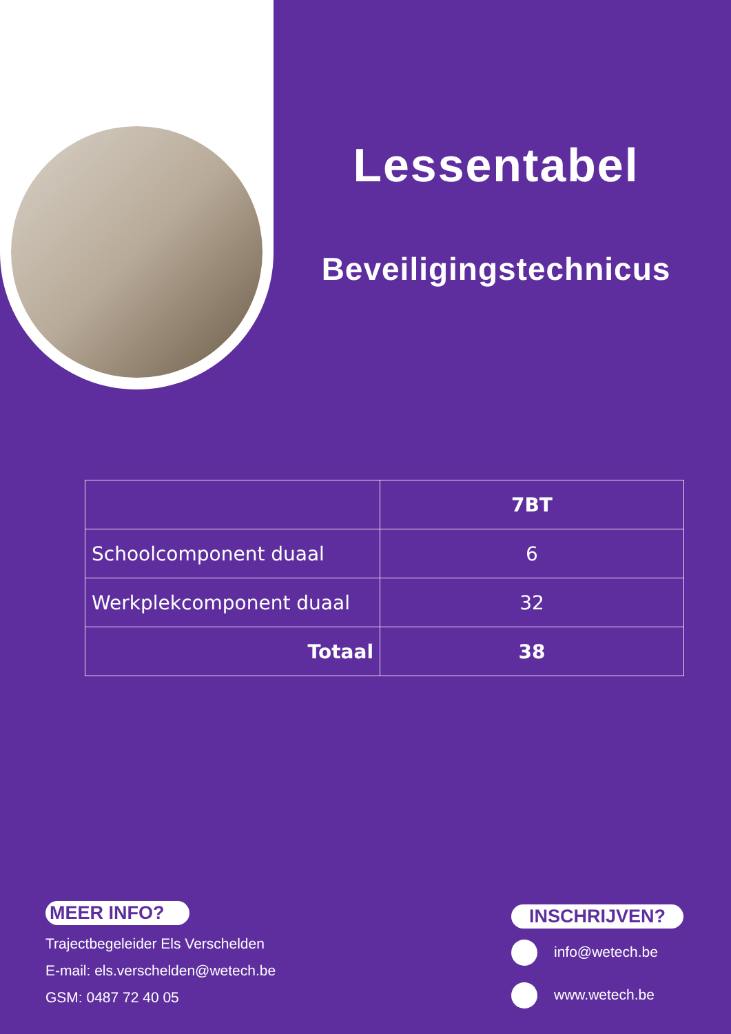Lessentabel
Beveiligingstechnicus
| | 7BT |
| --- | --- |
| Schoolcomponent duaal | 6 |
| Werkplekcomponent duaal | 32 |
| Totaal | 38 |
MEER INFO?
Trajectbegeleider Els Verschelden
E-mail: els.verschelden@wetech.be
GSM: 0487 72 40 05
INSCHRIJVEN?
info@wetech.be
www.wetech.be